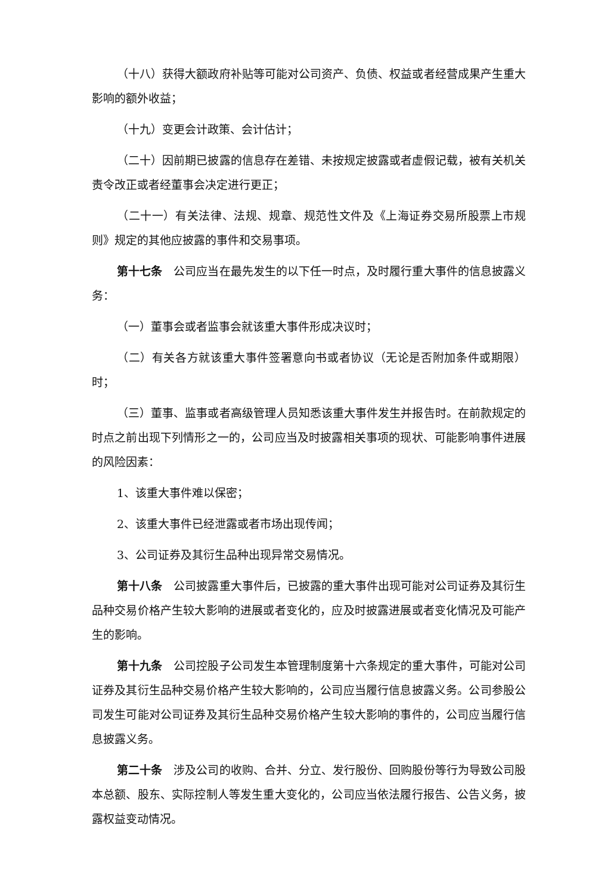（十八）获得大额政府补贴等可能对公司资产、负债、权益或者经营成果产生重大影响的额外收益；
（十九）变更会计政策、会计估计；
（二十）因前期已披露的信息存在差错、未按规定披露或者虚假记载，被有关机关责令改正或者经董事会决定进行更正；
（二十一）有关法律、法规、规章、规范性文件及《上海证券交易所股票上市规则》规定的其他应披露的事件和交易事项。
第十七条　公司应当在最先发生的以下任一时点，及时履行重大事件的信息披露义务：
（一）董事会或者监事会就该重大事件形成决议时；
（二）有关各方就该重大事件签署意向书或者协议（无论是否附加条件或期限）时；
（三）董事、监事或者高级管理人员知悉该重大事件发生并报告时。在前款规定的时点之前出现下列情形之一的，公司应当及时披露相关事项的现状、可能影响事件进展的风险因素：
1、该重大事件难以保密；
2、该重大事件已经泄露或者市场出现传闻；
3、公司证券及其衍生品种出现异常交易情况。
第十八条　公司披露重大事件后，已披露的重大事件出现可能对公司证券及其衍生品种交易价格产生较大影响的进展或者变化的，应及时披露进展或者变化情况及可能产生的影响。
第十九条　公司控股子公司发生本管理制度第十六条规定的重大事件，可能对公司证券及其衍生品种交易价格产生较大影响的，公司应当履行信息披露义务。公司参股公司发生可能对公司证券及其衍生品种交易价格产生较大影响的事件的，公司应当履行信息披露义务。
第二十条　涉及公司的收购、合并、分立、发行股份、回购股份等行为导致公司股本总额、股东、实际控制人等发生重大变化的，公司应当依法履行报告、公告义务，披露权益变动情况。